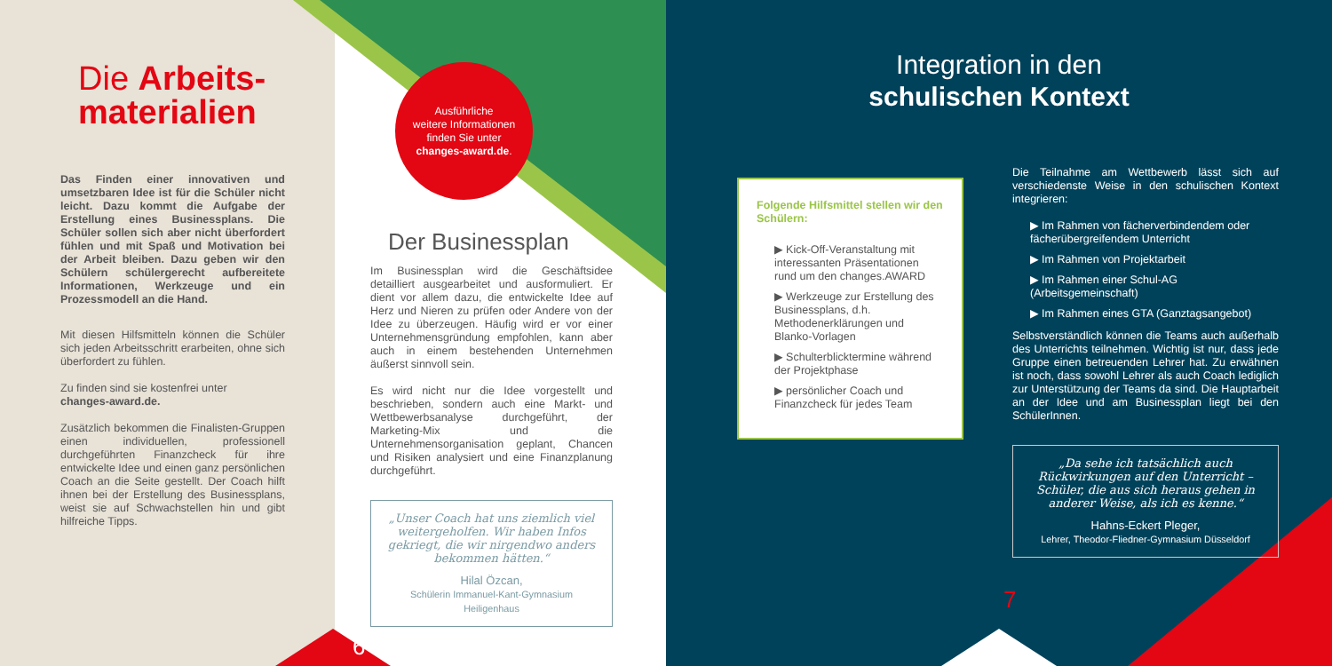Die Arbeits-
materialien
Das Finden einer innovativen und umsetzbaren Idee ist für die Schüler nicht leicht. Dazu kommt die Aufgabe der Erstellung eines Businessplans. Die Schüler sollen sich aber nicht überfordert fühlen und mit Spaß und Motivation bei der Arbeit bleiben. Dazu geben wir den Schülern schülergerecht aufbereitete Informationen, Werkzeuge und ein Prozessmodell an die Hand.
Mit diesen Hilfsmitteln können die Schüler sich jeden Arbeitsschritt erarbeiten, ohne sich überfordert zu fühlen.
Zu finden sind sie kostenfrei unter
changes-award.de.
Zusätzlich bekommen die Finalisten-Gruppen einen individuellen, professionell durchgeführten Finanzcheck für ihre entwickelte Idee und einen ganz persönlichen Coach an die Seite gestellt. Der Coach hilft ihnen bei der Erstellung des Businessplans, weist sie auf Schwachstellen hin und gibt hilfreiche Tipps.
Ausführliche
weitere Informationen
finden Sie unter
changes-award.de.
Der Businessplan
Im Businessplan wird die Geschäftsidee detailliert ausgearbeitet und ausformuliert. Er dient vor allem dazu, die entwickelte Idee auf Herz und Nieren zu prüfen oder Andere von der Idee zu überzeugen. Häufig wird er vor einer Unternehmensgründung empfohlen, kann aber auch in einem bestehenden Unternehmen äußerst sinnvoll sein.
Es wird nicht nur die Idee vorgestellt und beschrieben, sondern auch eine Markt- und Wettbewerbsanalyse durchgeführt, der Marketing-Mix und die Unternehmensorganisation geplant, Chancen und Risiken analysiert und eine Finanzplanung durchgeführt.
„Unser Coach hat uns ziemlich viel weitergeholfen. Wir haben Infos gekriegt, die wir nirgendwo anders bekommen hätten.“
Hilal Özcan,
Schülerin Immanuel-Kant-Gymnasium Heiligenhaus
6
Folgende Hilfsmittel stellen wir den Schülern:
▶ Kick-Off-Veranstaltung mit interessanten Präsentationen rund um den changes.AWARD
▶ Werkzeuge zur Erstellung des Businessplans, d.h. Methodenerklärungen und Blanko-Vorlagen
▶ Schulterblicktermine während der Projektphase
▶ persönlicher Coach und Finanzcheck für jedes Team
Integration in den
schulischen Kontext
Die Teilnahme am Wettbewerb lässt sich auf verschiedenste Weise in den schulischen Kontext integrieren:
▶ Im Rahmen von fächerverbindendem oder fächerübergreifendem Unterricht
▶ Im Rahmen von Projektarbeit
▶ Im Rahmen einer Schul-AG (Arbeitsgemeinschaft)
▶ Im Rahmen eines GTA (Ganztagsangebot)
Selbstverständlich können die Teams auch außerhalb des Unterrichts teilnehmen. Wichtig ist nur, dass jede Gruppe einen betreuenden Lehrer hat. Zu erwähnen ist noch, dass sowohl Lehrer als auch Coach lediglich zur Unterstützung der Teams da sind. Die Hauptarbeit an der Idee und am Businessplan liegt bei den SchülerInnen.
„Da sehe ich tatsächlich auch Rückwirkungen auf den Unterricht – Schüler, die aus sich heraus gehen in anderer Weise, als ich es kenne.“
Hahns-Eckert Pleger,
Lehrer, Theodor-Fliedner-Gymnasium Düsseldorf
7